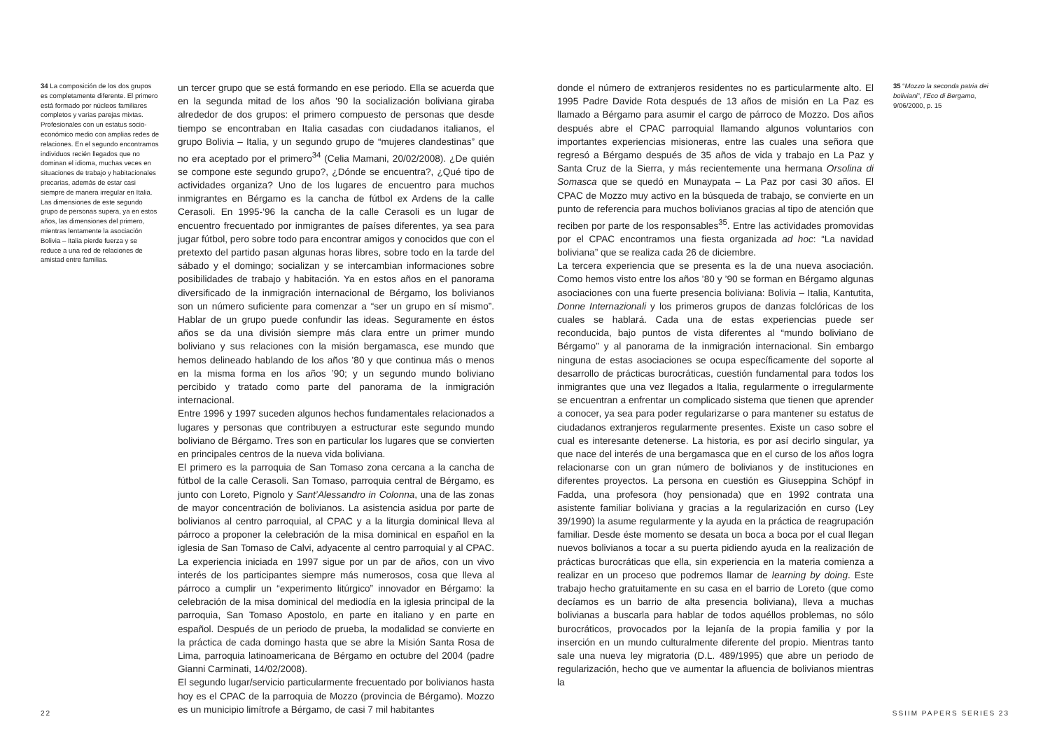34 La composición de los dos grupos es completamente diferente. El primero está formado por núcleos familiares completos y varias parejas mixtas. Profesionales con un estatus socio-económico medio con amplias redes de relaciones. En el segundo encontramos individuos recién llegados que no dominan el idioma, muchas veces en situaciones de trabajo y habitacionales precarias, además de estar casi siempre de manera irregular en Italia. Las dimensiones de este segundo grupo de personas supera, ya en estos años, las dimensiones del primero, mientras lentamente la asociación Bolivia – Italia pierde fuerza y se reduce a una red de relaciones de amistad entre familias.
un tercer grupo que se está formando en ese periodo. Ella se acuerda que en la segunda mitad de los años ’90 la socialización boliviana giraba alrededor de dos grupos: el primero compuesto de personas que desde tiempo se encontraban en Italia casadas con ciudadanos italianos, el grupo Bolivia – Italia, y un segundo grupo de “mujeres clandestinas” que no era aceptado por el primero<sup>34</sup> (Celia Mamani, 20/02/2008). ¿De quién se compone este segundo grupo?, ¿Dónde se encuentra?, ¿Qué tipo de actividades organiza? Uno de los lugares de encuentro para muchos inmigrantes en Bérgamo es la cancha de fútbol ex Ardens de la calle Cerasoli. En 1995-’96 la cancha de la calle Cerasoli es un lugar de encuentro frecuentado por inmigrantes de países diferentes, ya sea para jugar fútbol, pero sobre todo para encontrar amigos y conocidos que con el pretexto del partido pasan algunas horas libres, sobre todo en la tarde del sábado y el domingo; socializan y se intercambian informaciones sobre posibilidades de trabajo y habitación. Ya en estos años en el panorama diversificado de la inmigración internacional de Bérgamo, los bolivianos son un número suficiente para comenzar a “ser un grupo en sí mismo”. Hablar de un grupo puede confundir las ideas. Seguramente en éstos años se da una división siempre más clara entre un primer mundo boliviano y sus relaciones con la misión bergamasca, ese mundo que hemos delineado hablando de los años ’80 y que continua más o menos en la misma forma en los años ’90; y un segundo mundo boliviano percibido y tratado como parte del panorama de la inmigración internacional.
Entre 1996 y 1997 suceden algunos hechos fundamentales relacionados a lugares y personas que contribuyen a estructurar este segundo mundo boliviano de Bérgamo. Tres son en particular los lugares que se convierten en principales centros de la nueva vida boliviana.
El primero es la parroquia de San Tomaso zona cercana a la cancha de fútbol de la calle Cerasoli. San Tomaso, parroquia central de Bérgamo, es junto con Loreto, Pignolo y Sant’Alessandro in Colonna, una de las zonas de mayor concentración de bolivianos. La asistencia asidua por parte de bolivianos al centro parroquial, al CPAC y a la liturgia dominical lleva al párroco a proponer la celebración de la misa dominical en español en la iglesia de San Tomaso de Calvi, adyacente al centro parroquial y al CPAC. La experiencia iniciada en 1997 sigue por un par de años, con un vivo interés de los participantes siempre más numerosos, cosa que lleva al párroco a cumplir un “experimento litúrgico” innovador en Bérgamo: la celebración de la misa dominical del mediodía en la iglesia principal de la parroquia, San Tomaso Apostolo, en parte en italiano y en parte en español. Después de un periodo de prueba, la modalidad se convierte en la práctica de cada domingo hasta que se abre la Misión Santa Rosa de Lima, parroquia latinoamericana de Bérgamo en octubre del 2004 (padre Gianni Carminati, 14/02/2008).
El segundo lugar/servicio particularmente frecuentado por bolivianos hasta hoy es el CPAC de la parroquia de Mozzo (provincia de Bérgamo). Mozzo es un municipio limítrofe a Bérgamo, de casi 7 mil habitantes
donde el número de extranjeros residentes no es particularmente alto. El 1995 Padre Davide Rota después de 13 años de misión en La Paz es llamado a Bérgamo para asumir el cargo de párroco de Mozzo. Dos años después abre el CPAC parroquial llamando algunos voluntarios con importantes experiencias misioneras, entre las cuales una señora que regresó a Bérgamo después de 35 años de vida y trabajo en La Paz y Santa Cruz de la Sierra, y más recientemente una hermana Orsolina di Somasca que se quedó en Munaypata – La Paz por casi 30 años. El CPAC de Mozzo muy activo en la búsqueda de trabajo, se convierte en un punto de referencia para muchos bolivianos gracias al tipo de atención que reciben por parte de los responsables<sup>35</sup>. Entre las actividades promovidas por el CPAC encontramos una fiesta organizada ad hoc: “La navidad boliviana” que se realiza cada 26 de diciembre.
La tercera experiencia que se presenta es la de una nueva asociación. Como hemos visto entre los años ’80 y ’90 se forman en Bérgamo algunas asociaciones con una fuerte presencia boliviana: Bolivia – Italia, Kantutita, Donne Internazionali y los primeros grupos de danzas folclóricas de los cuales se hablará. Cada una de estas experiencias puede ser reconducida, bajo puntos de vista diferentes al “mundo boliviano de Bérgamo” y al panorama de la inmigración internacional. Sin embargo ninguna de estas asociaciones se ocupa específicamente del soporte al desarrollo de prácticas burocráticas, cuestión fundamental para todos los inmigrantes que una vez llegados a Italia, regularmente o irregularmente se encuentran a enfrentar un complicado sistema que tienen que aprender a conocer, ya sea para poder regularizarse o para mantener su estatus de ciudadanos extranjeros regularmente presentes. Existe un caso sobre el cual es interesante detenerse. La historia, es por así decirlo singular, ya que nace del interés de una bergamasca que en el curso de los años logra relacionarse con un gran número de bolivianos y de instituciones en diferentes proyectos. La persona en cuestión es Giuseppina Schöpf in Fadda, una profesora (hoy pensionada) que en 1992 contrata una asistente familiar boliviana y gracias a la regularización en curso (Ley 39/1990) la asume regularmente y la ayuda en la práctica de reagrupación familiar. Desde éste momento se desata un boca a boca por el cual llegan nuevos bolivianos a tocar a su puerta pidiendo ayuda en la realización de prácticas burocráticas que ella, sin experiencia en la materia comienza a realizar en un proceso que podremos llamar de learning by doing. Este trabajo hecho gratuitamente en su casa en el barrio de Loreto (que como decíamos es un barrio de alta presencia boliviana), lleva a muchas bolivianas a buscarla para hablar de todos aquéllos problemas, no sólo burocráticos, provocados por la lejanía de la propia familia y por la inserción en un mundo culturalmente diferente del propio. Mientras tanto sale una nueva ley migratoria (D.L. 489/1995) que abre un periodo de regularización, hecho que ve aumentar la afluencia de bolivianos mientras la
35 “Mozzo la seconda patria dei boliviani”, l’Eco di Bergamo, 9/06/2000, p. 15
22 SSIIM PAPERS SERIES 23